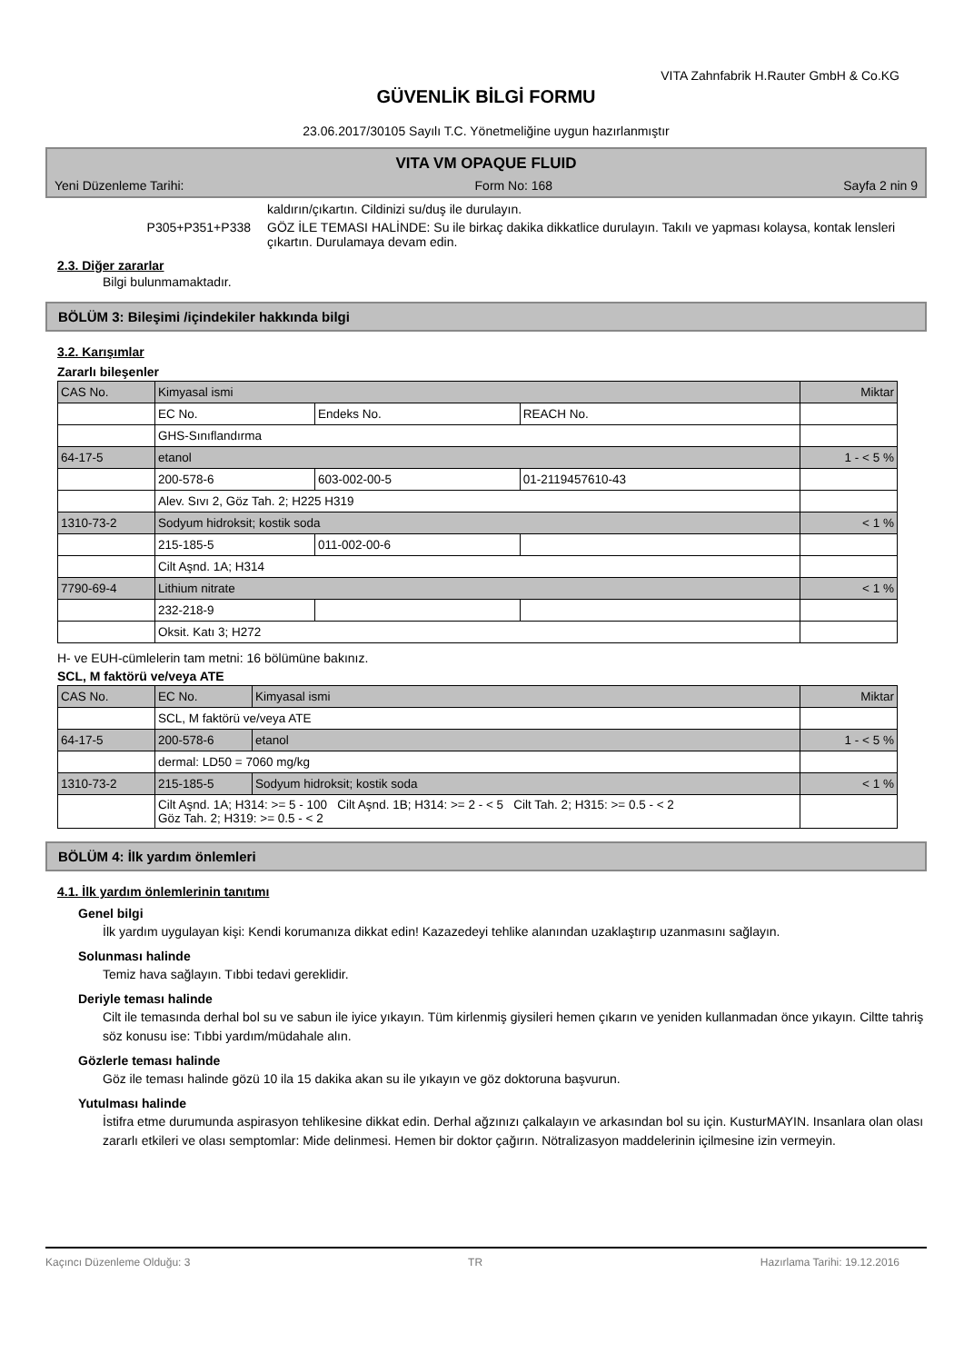VITA Zahnfabrik H.Rauter GmbH & Co.KG
GÜVENLİK BİLGİ FORMU
23.06.2017/30105 Sayılı T.C. Yönetmeliğine uygun hazırlanmıştır
VITA VM OPAQUE FLUID
Yeni Düzenleme Tarihi: Form No: 168 Sayfa 2 nin 9
kaldırın/çıkartın. Cildinizi su/duş ile durulayın.
P305+P351+P338 GÖZ İLE TEMASI HALİNDE: Su ile birkaç dakika dikkatlice durulayın. Takılı ve yapması kolaysa, kontak lensleri çıkartın. Durulamaya devam edin.
2.3. Diğer zararlar
Bilgi bulunmamaktadır.
BÖLÜM 3: Bileşimi /içindekiler hakkında bilgi
3.2. Karışımlar
Zararlı bileşenler
| CAS No. | Kimyasal ismi | | | Miktar |
| | EC No. | Endeks No. | REACH No. | |
| | GHS-Sınıflandırma | | | |
| 64-17-5 | etanol | | | 1 - < 5 % |
| | 200-578-6 | 603-002-00-5 | 01-2119457610-43 | |
| | Alev. Sıvı 2, Göz Tah. 2; H225 H319 | | | |
| 1310-73-2 | Sodyum hidroksit; kostik soda | | | < 1 % |
| | 215-185-5 | 011-002-00-6 | | |
| | Cilt Aşnd. 1A; H314 | | | |
| 7790-69-4 | Lithium nitrate | | | < 1 % |
| | 232-218-9 | | | |
| | Oksit. Katı 3; H272 | | | |
H- ve EUH-cümlelerin tam metni: 16 bölümüne bakınız.
SCL, M faktörü ve/veya ATE
| CAS No. | EC No. | Kimyasal ismi | Miktar |
| | SCL, M faktörü ve/veya ATE | | |
| 64-17-5 | 200-578-6 | etanol | 1 - < 5 % |
| | dermal: LD50 = 7060 mg/kg | | |
| 1310-73-2 | 215-185-5 | Sodyum hidroksit; kostik soda | < 1 % |
| | Cilt Aşnd. 1A; H314: >= 5 - 100 Cilt Aşnd. 1B; H314: >= 2 - < 5 Cilt Tah. 2; H315: >= 0.5 - < 2 Göz Tah. 2; H319: >= 0.5 - < 2 | | |
BÖLÜM 4: İlk yardım önlemleri
4.1. İlk yardım önlemlerinin tanıtımı
Genel bilgi
İlk yardım uygulayan kişi: Kendi korumanıza dikkat edin! Kazazedeyi tehlike alanından uzaklaştırıp uzanmasını sağlayın.
Solunması halinde
Temiz hava sağlayın. Tıbbi tedavi gereklidir.
Deriyle teması halinde
Cilt ile temasında derhal bol su ve sabun ile iyice yıkayın. Tüm kirlenmiş giysileri hemen çıkarın ve yeniden kullanmadan önce yıkayın. Ciltte tahriş söz konusu ise: Tıbbi yardım/müdahale alın.
Gözlerle teması halinde
Göz ile teması halinde gözü 10 ila 15 dakika akan su ile yıkayın ve göz doktoruna başvurun.
Yutulması halinde
İstifra etme durumunda aspirasyon tehlikesine dikkat edin. Derhal ağzınızı çalkalayın ve arkasından bol su için. KusturMAYIN. Insanlara olan olası zararlı etkileri ve olası semptomlar: Mide delinmesi. Hemen bir doktor çağırın. Nötralizasyon maddelerinin içilmesine izin vermeyin.
Kaçıncı Düzenleme Olduğu: 3 TR Hazırlama Tarihi: 19.12.2016